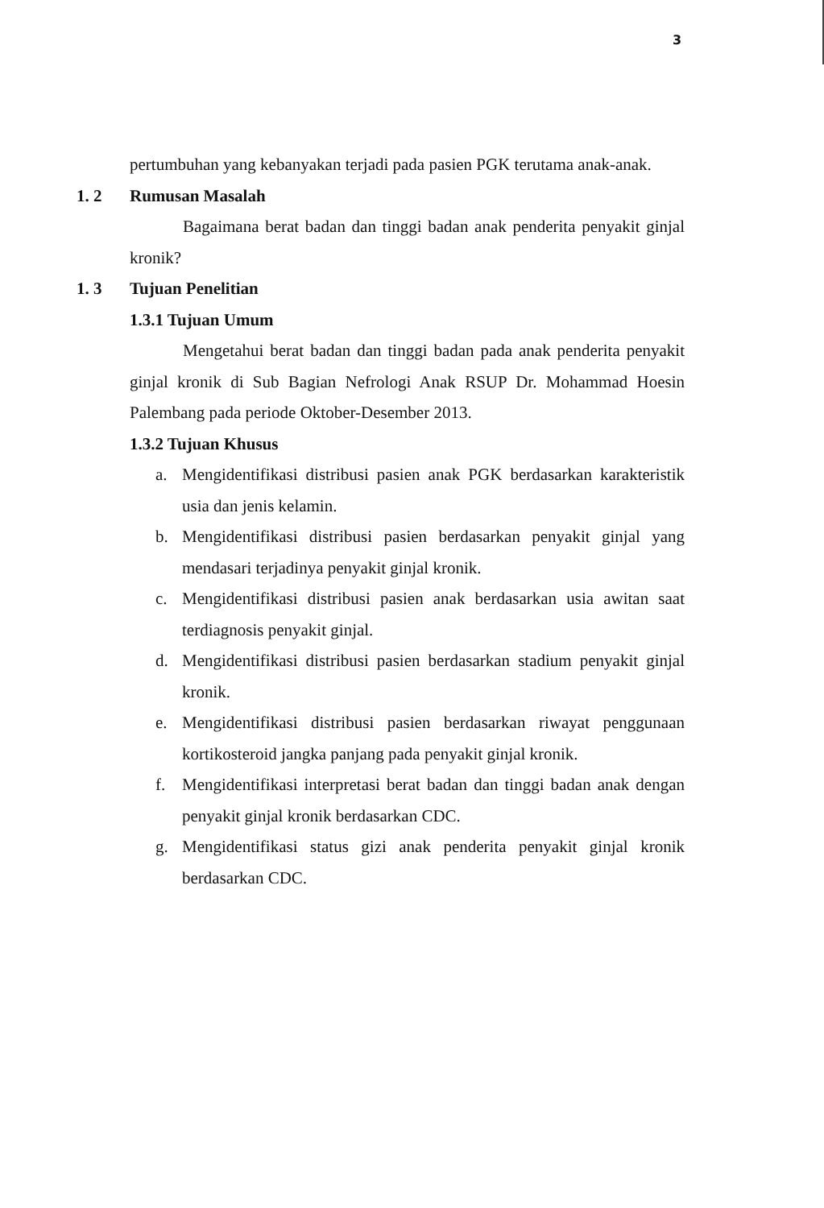3
pertumbuhan yang kebanyakan terjadi pada pasien PGK terutama anak-anak.
1. 2 Rumusan Masalah
Bagaimana berat badan dan tinggi badan anak penderita penyakit ginjal kronik?
1. 3 Tujuan Penelitian
1.3.1 Tujuan Umum
Mengetahui berat badan dan tinggi badan pada anak penderita penyakit ginjal kronik di Sub Bagian Nefrologi Anak RSUP Dr. Mohammad Hoesin Palembang pada periode Oktober-Desember 2013.
1.3.2 Tujuan Khusus
a. Mengidentifikasi distribusi pasien anak PGK berdasarkan karakteristik usia dan jenis kelamin.
b. Mengidentifikasi distribusi pasien berdasarkan penyakit ginjal yang mendasari terjadinya penyakit ginjal kronik.
c. Mengidentifikasi distribusi pasien anak berdasarkan usia awitan saat terdiagnosis penyakit ginjal.
d. Mengidentifikasi distribusi pasien berdasarkan stadium penyakit ginjal kronik.
e. Mengidentifikasi distribusi pasien berdasarkan riwayat penggunaan kortikosteroid jangka panjang pada penyakit ginjal kronik.
f. Mengidentifikasi interpretasi berat badan dan tinggi badan anak dengan penyakit ginjal kronik berdasarkan CDC.
g. Mengidentifikasi status gizi anak penderita penyakit ginjal kronik berdasarkan CDC.